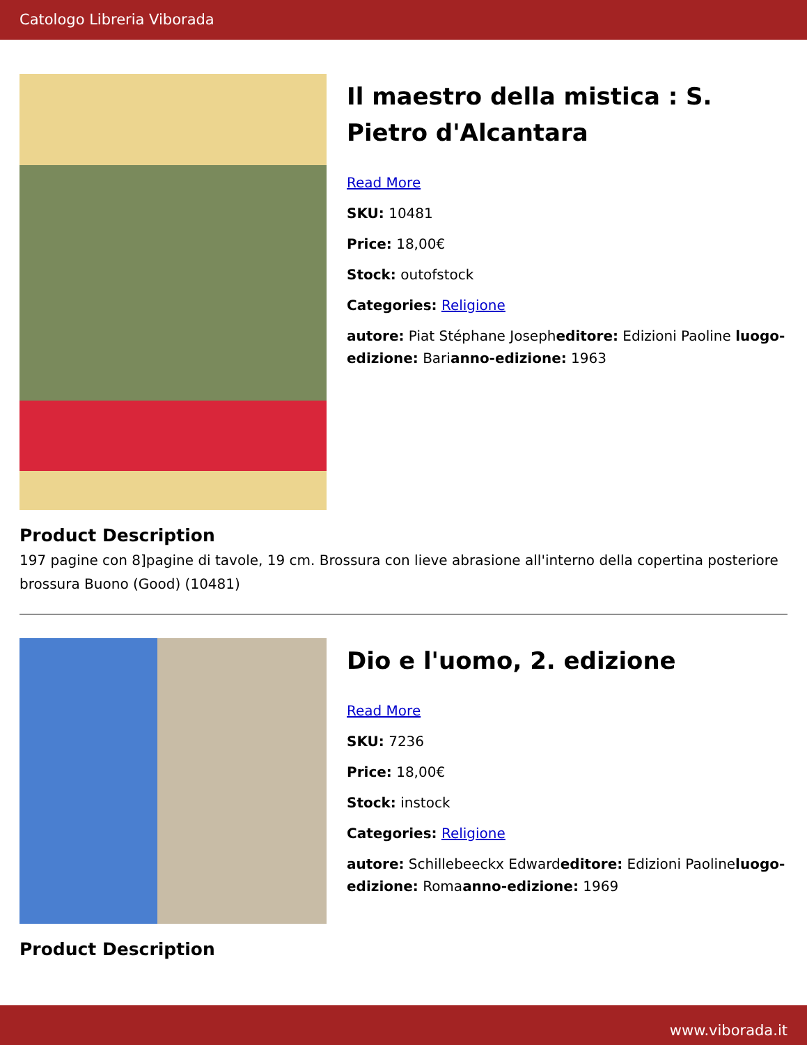Catologo Libreria Viborada
Il maestro della mistica : S. Pietro d'Alcantara
Read More
SKU: 10481
Price: 18,00€
Stock: outofstock
Categories: Religione
autore: Piat Stéphane Josepheditore: Edizioni Paoline luogo-edizione: Barianno-edizione: 1963
Product Description
197 pagine con 8]pagine di tavole, 19 cm. Brossura con lieve abrasione all'interno della copertina posteriore brossura Buono (Good) (10481)
Dio e l'uomo, 2. edizione
Read More
SKU: 7236
Price: 18,00€
Stock: instock
Categories: Religione
autore: Schillebeeckx Edwardeditore: Edizioni Paolineluogo-edizione: Romaanno-edizione: 1969
Product Description
www.viborada.it